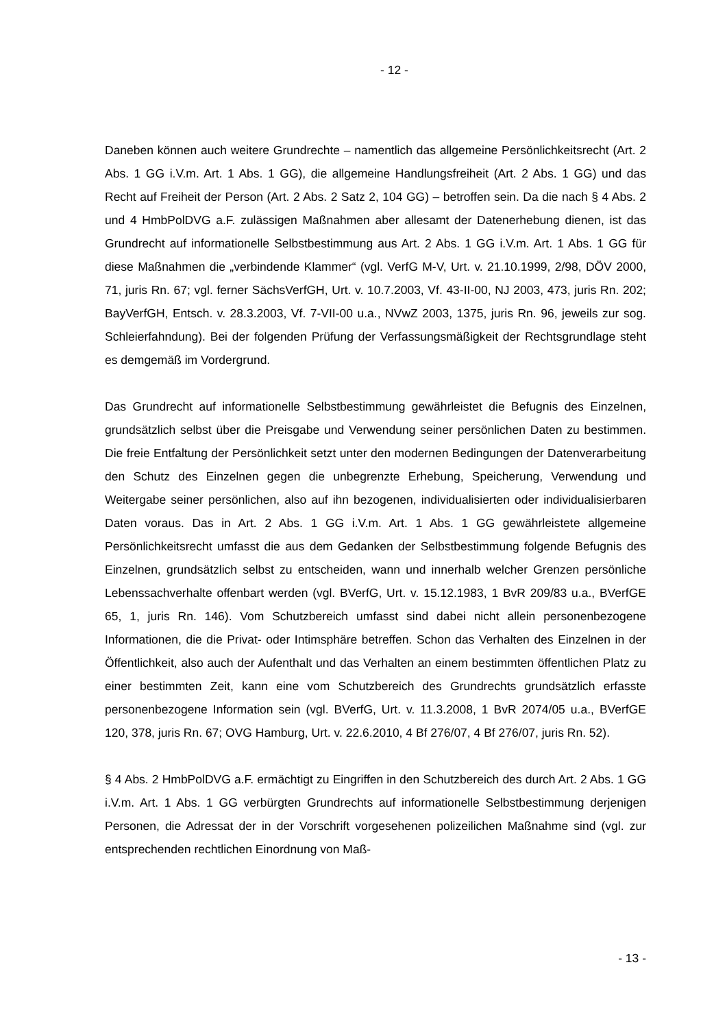- 12 -
Daneben können auch weitere Grundrechte – namentlich das allgemeine Persönlichkeits­recht (Art. 2 Abs. 1 GG i.V.m. Art. 1 Abs. 1 GG), die allgemeine Handlungsfreiheit (Art. 2 Abs. 1 GG) und das Recht auf Freiheit der Person (Art. 2 Abs. 2 Satz 2, 104 GG) – betrof­fen sein. Da die nach § 4 Abs. 2 und 4 HmbPolDVG a.F. zulässigen Maßnahmen aber allesamt der Datenerhebung dienen, ist das Grundrecht auf informationelle Selbstbestim­mung aus Art. 2 Abs. 1 GG i.V.m. Art. 1 Abs. 1 GG für diese Maßnahmen die „verbinden­de Klammer“ (vgl. VerfG M-V, Urt. v. 21.10.1999, 2/98, DÖV 2000, 71, juris Rn. 67; vgl. ferner SächsVerfGH, Urt. v. 10.7.2003, Vf. 43-II-00, NJ 2003, 473, juris Rn. 202; BayVerfGH, Entsch. v. 28.3.2003, Vf. 7-VII-00 u.a., NVwZ 2003, 1375, juris Rn. 96, je­weils zur sog. Schleierfahndung). Bei der folgenden Prüfung der Verfassungsmäßigkeit der Rechtsgrundlage steht es demgemäß im Vordergrund.
Das Grundrecht auf informationelle Selbstbestimmung gewährleistet die Befugnis des Einzelnen, grundsätzlich selbst über die Preisgabe und Verwendung seiner persönlichen Daten zu bestimmen. Die freie Entfaltung der Persönlichkeit setzt unter den modernen Bedingungen der Datenverarbeitung den Schutz des Einzelnen gegen die unbegrenzte Erhebung, Speicherung, Verwendung und Weitergabe seiner persönlichen, also auf ihn bezogenen, individualisierten oder individualisierbaren Daten voraus. Das in Art. 2 Abs. 1 GG i.V.m. Art. 1 Abs. 1 GG gewährleistete allgemeine Persönlichkeitsrecht umfasst die aus dem Gedanken der Selbstbestimmung folgende Befugnis des Einzelnen, grundsätz­lich selbst zu entscheiden, wann und innerhalb welcher Grenzen persönliche Lebens­sachverhalte offenbart werden (vgl. BVerfG, Urt. v. 15.12.1983, 1 BvR 209/83 u.a., BVerfGE 65, 1, juris Rn. 146). Vom Schutzbereich umfasst sind dabei nicht allein perso­nenbezogene Informationen, die die Privat- oder Intimsphäre betreffen. Schon das Verhal­ten des Einzelnen in der Öffentlichkeit, also auch der Aufenthalt und das Verhalten an einem bestimmten öffentlichen Platz zu einer bestimmten Zeit, kann eine vom Schutzbe­reich des Grundrechts grundsätzlich erfasste personenbezogene Information sein (vgl. BVerfG, Urt. v. 11.3.2008, 1 BvR 2074/05 u.a., BVerfGE 120, 378, juris Rn. 67; OVG Hamburg, Urt. v. 22.6.2010, 4 Bf 276/07, 4 Bf 276/07, juris Rn. 52).
§ 4 Abs. 2 HmbPolDVG a.F. ermächtigt zu Eingriffen in den Schutzbereich des durch Art. 2 Abs. 1 GG i.V.m. Art. 1 Abs. 1 GG verbürgten Grundrechts auf informationelle Selbstbestimmung derjenigen Personen, die Adressat der in der Vorschrift vorgesehenen polizeilichen Maßnahme sind (vgl. zur entsprechenden rechtlichen Einordnung von Maß-
- 13 -